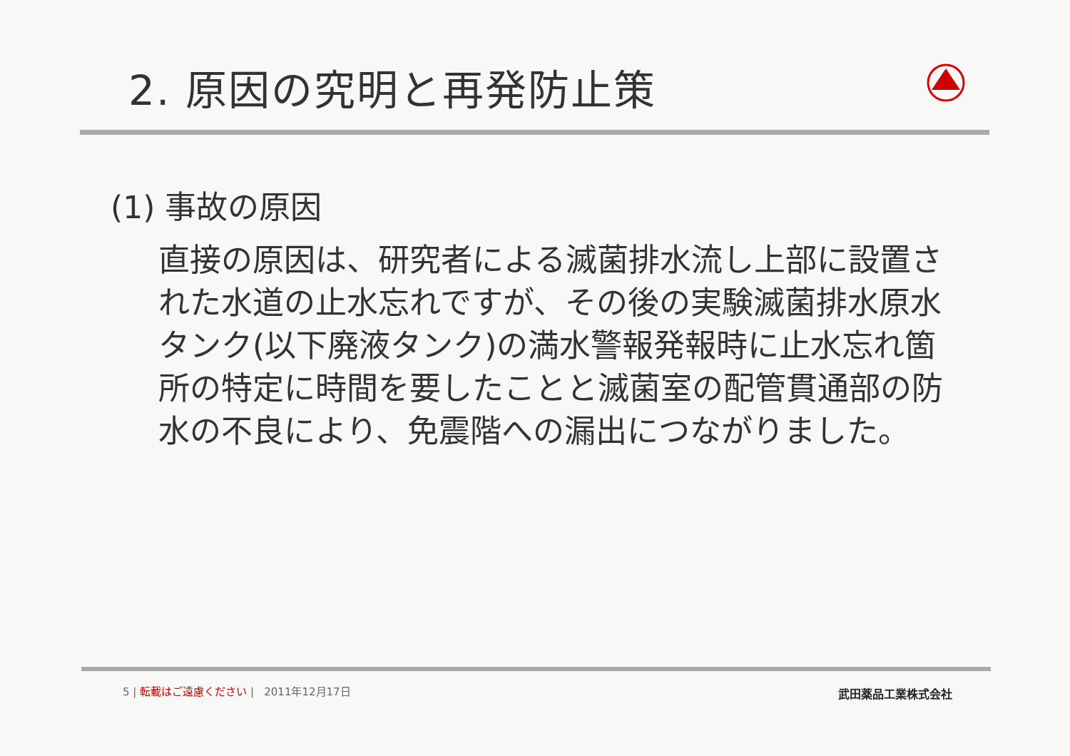2. 原因の究明と再発防止策
(1) 事故の原因
直接の原因は、研究者による滅菌排水流し上部に設置された水道の止水忘れですが、その後の実験滅菌排水原水タンク(以下廃液タンク)の満水警報発報時に止水忘れ箇所の特定に時間を要したことと滅菌室の配管貫通部の防水の不良により、免震階への漏出につながりました。
5 | 転載はご遠慮ください | 2011年12月17日
武田薬品工業株式会社